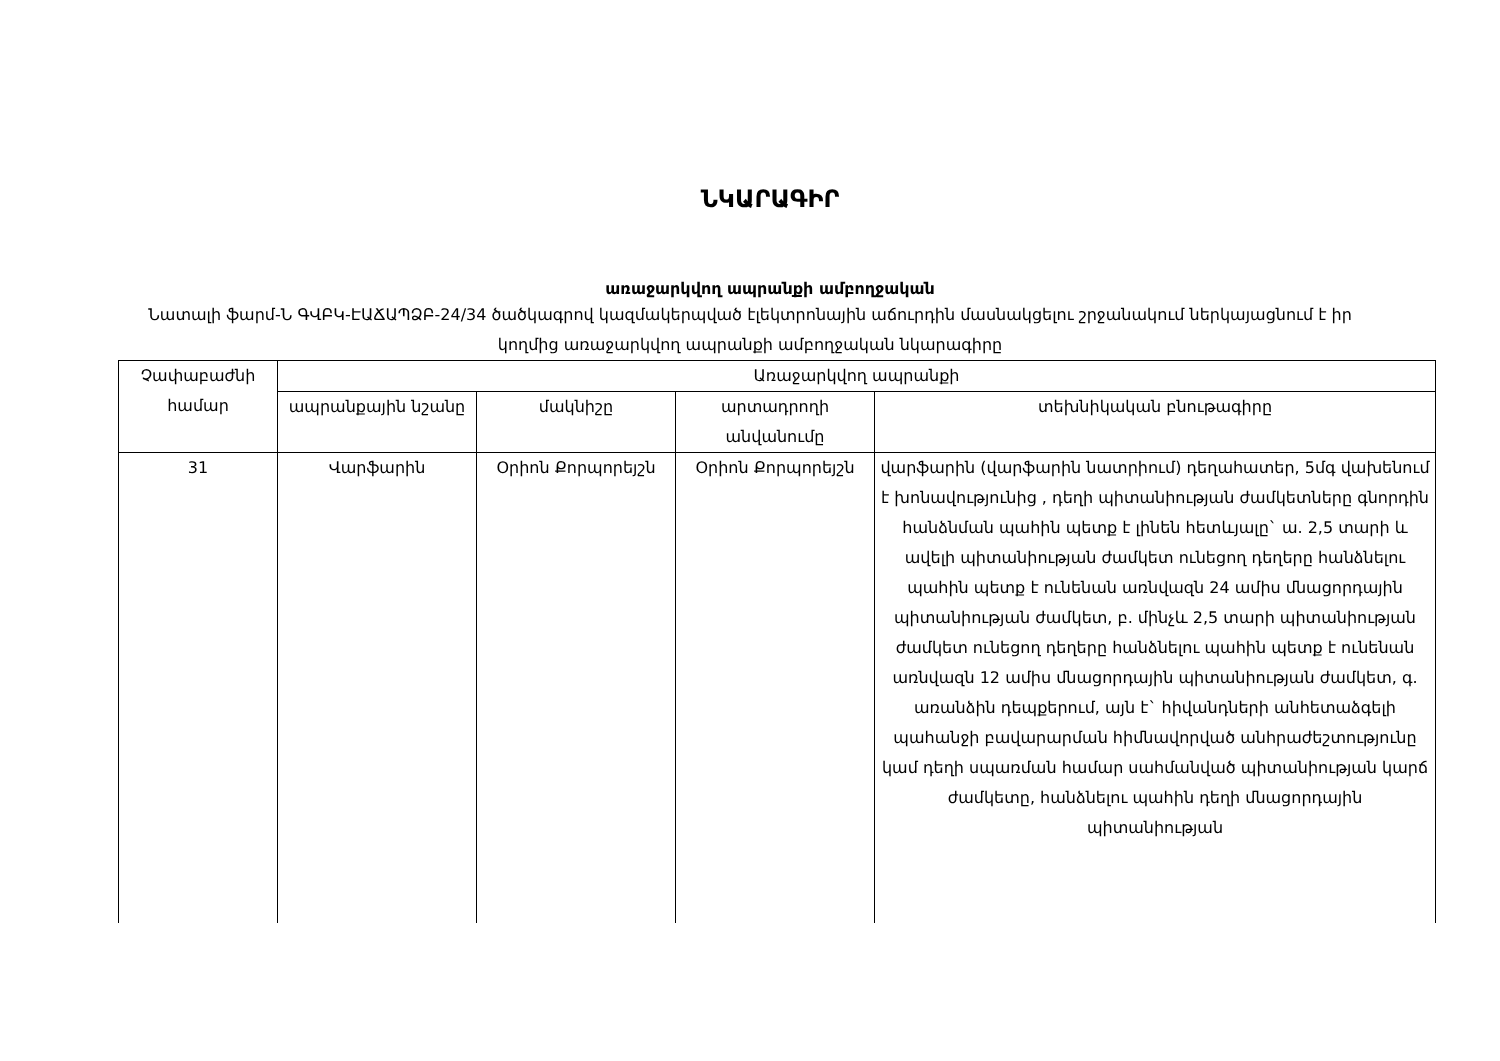ՆԿԱՐԱԳԻՐ
առաջարկվող ապրանքի ամբողջական
Նատալի ֆարմ-Ն ԳՎԲԿ-ԷԱՃԱՊՁԲ-24/34 ծածկագրով կազմակերպված էլեկտրոնային աճուրդին մասնակցելու շրջանակում ներկայացնում է իր կողմից առաջարկվող ապրանքի ամբողջական նկարագիրը
| Չափաբաժնի համար | Առաջարկվող ապրանքի | | | |
| --- | --- | --- | --- | --- |
| | ապրանքային նշանը | մակնիշը | արտադրողի անվանումը | տեխնիկական բնութագիրը |
| 31 | Վարֆարին | Օրիոն Քորպորեյշն | Օրիոն Քորպորեյշն | վարֆարին (վարֆարին նատրիում) դեղահատեր, 5մգ վախենում է խոնավությունից , դեղի պիտանիության ժամկետները գնորդին հանձնման պահին պետք է լինեն հետևյալը` ա. 2,5 տարի և ավելի պիտանիության ժամկետ ունեցող դեղերը հանձնելու պահին պետք է ունենան առնվազն 24 ամիս մնացորդային պիտանիության ժամկետ, բ. մինչև 2,5 տարի պիտանիության ժամկետ ունեցող դեղերը հանձնելու պահին պետք է ունենան առնվազն 12 ամիս մնացորդային պիտանիության ժամկետ, գ. առանձին դեպքերում, այն է` հիվանդների անհետաձգելի պահանջի բավարարման հիմնավորված անհրաժեշտությունը կամ դեղի սպառման համար սահմանված պիտանիության կարճ ժամկետը, հանձնելու պահին դեղի մնացորդային պիտանիության |